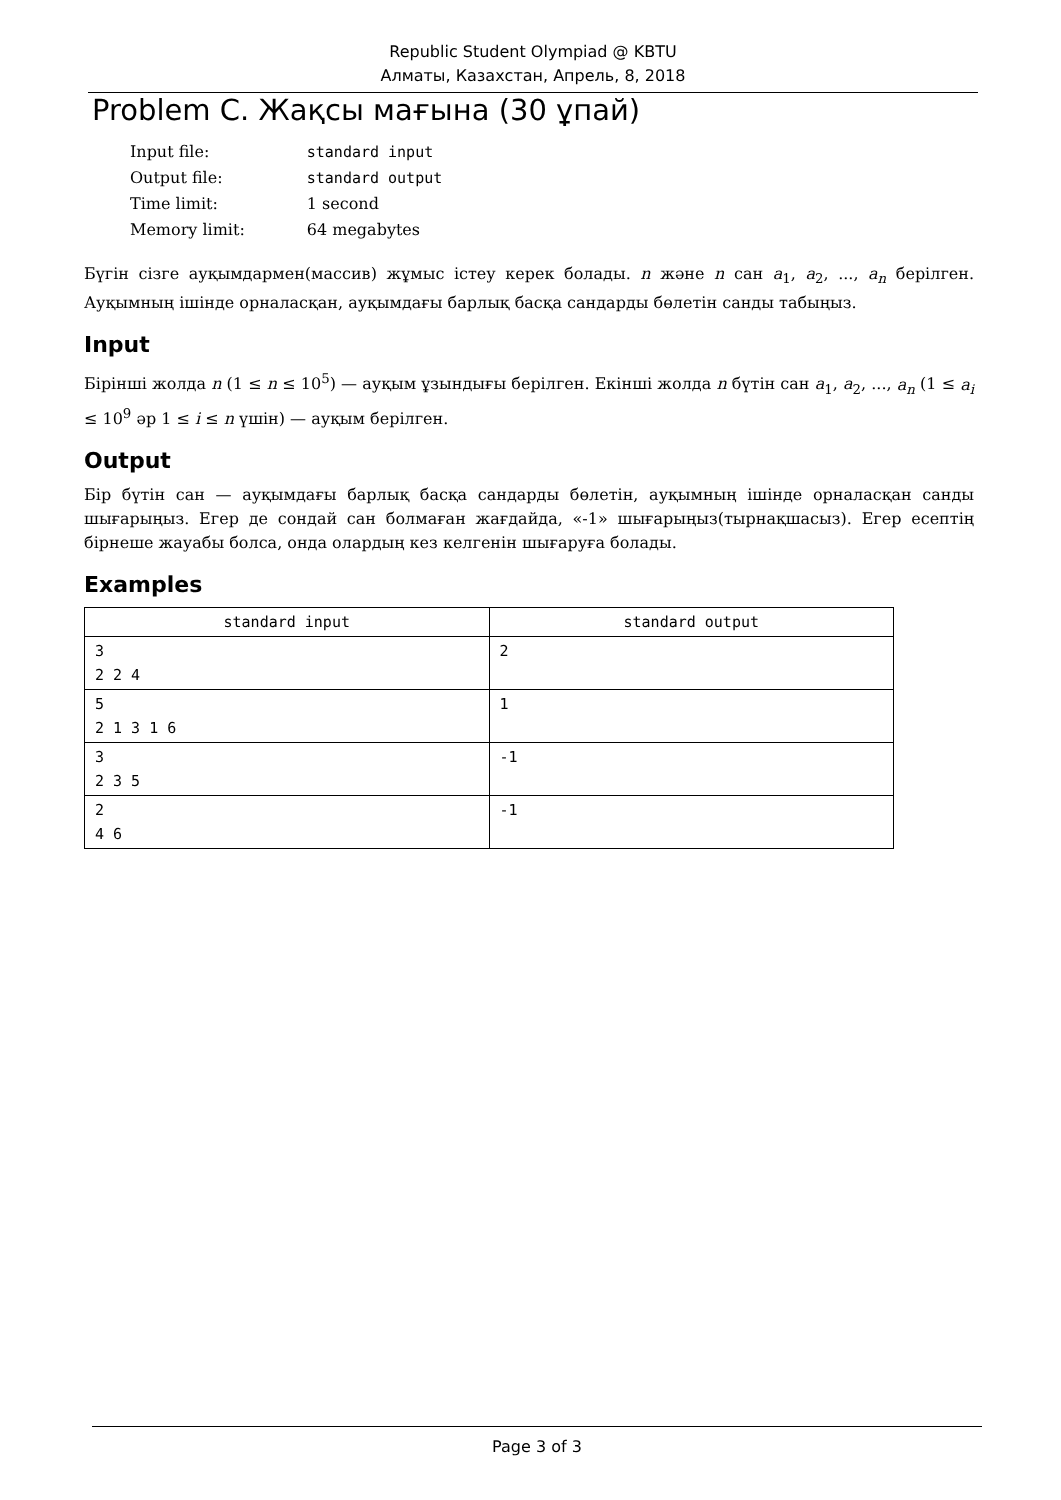Republic Student Olympiad @ KBTU
Алматы, Казахстан, Апрель, 8, 2018
Problem C. Жақсы мағына (30 ұпай)
| Input file: | standard input |
| Output file: | standard output |
| Time limit: | 1 second |
| Memory limit: | 64 megabytes |
Бүгін сізге ауқымдармен(массив) жұмыс істеу керек болады. n және n сан a<sub>1</sub>, a<sub>2</sub>, ..., a<sub>n</sub> берілген. Ауқымның ішінде орналасқан, ауқымдағы барлық басқа сандарды бөлетін санды табыңыз.
Input
Бірінші жолда n (1 ≤ n ≤ 10<sup>5</sup>) — ауқым ұзындығы берілген. Екінші жолда n бүтін сан a<sub>1</sub>, a<sub>2</sub>, ..., a<sub>n</sub> (1 ≤ a<sub>i</sub> ≤ 10<sup>9</sup> әр 1 ≤ i ≤ n үшін) — ауқым берілген.
Output
Бір бүтін сан — ауқымдағы барлық басқа сандарды бөлетін, ауқымның ішінде орналасқан санды шығарыңыз. Егер де сондай сан болмаған жағдайда, «-1» шығарыңыз(тырнақшасыз). Егер есептің бірнеше жауабы болса, онда олардың кез келгенін шығаруға болады.
Examples
| standard input | standard output |
| --- | --- |
| 3 2 2 4 | 2 |
| 5 2 1 3 1 6 | 1 |
| 3 2 3 5 | -1 |
| 2 4 6 | -1 |
Page 3 of 3